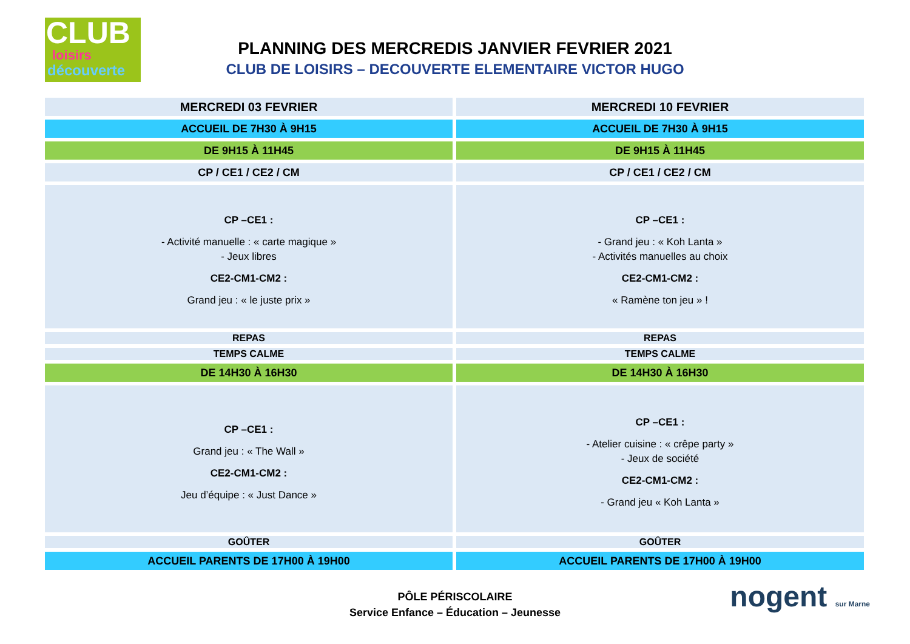CLUB
loisirs
découverte
PLANNING DES MERCREDIS JANVIER FEVRIER 2021
CLUB DE LOISIRS – DECOUVERTE ELEMENTAIRE VICTOR HUGO
| MERCREDI 03 FEVRIER | MERCREDI 10 FEVRIER |
| ACCUEIL DE 7H30 À 9H15 | ACCUEIL DE 7H30 À 9H15 |
| DE 9H15 À 11H45 | DE 9H15 À 11H45 |
| CP / CE1 / CE2 / CM | CP / CE1 / CE2 / CM |
| CP –CE1 : - Activité manuelle : « carte magique » - Jeux libres CE2-CM1-CM2 : Grand jeu : « le juste prix » | CP –CE1 : - Grand jeu : « Koh Lanta » - Activités manuelles au choix CE2-CM1-CM2 : « Ramène ton jeu » ! |
| REPAS | REPAS |
| TEMPS CALME | TEMPS CALME |
| DE 14H30 À 16H30 | DE 14H30 À 16H30 |
| CP –CE1 : Grand jeu : « The Wall » CE2-CM1-CM2 : Jeu d’équipe : « Just Dance » | CP –CE1 : - Atelier cuisine : « crêpe party » - Jeux de société CE2-CM1-CM2 : - Grand jeu « Koh Lanta » |
| GOÛTER | GOÛTER |
| ACCUEIL PARENTS DE 17H00 À 19H00 | ACCUEIL PARENTS DE 17H00 À 19H00 |
PÔLE PÉRISCOLAIRE
Service Enfance – Éducation – Jeunesse
nogent sur Marne